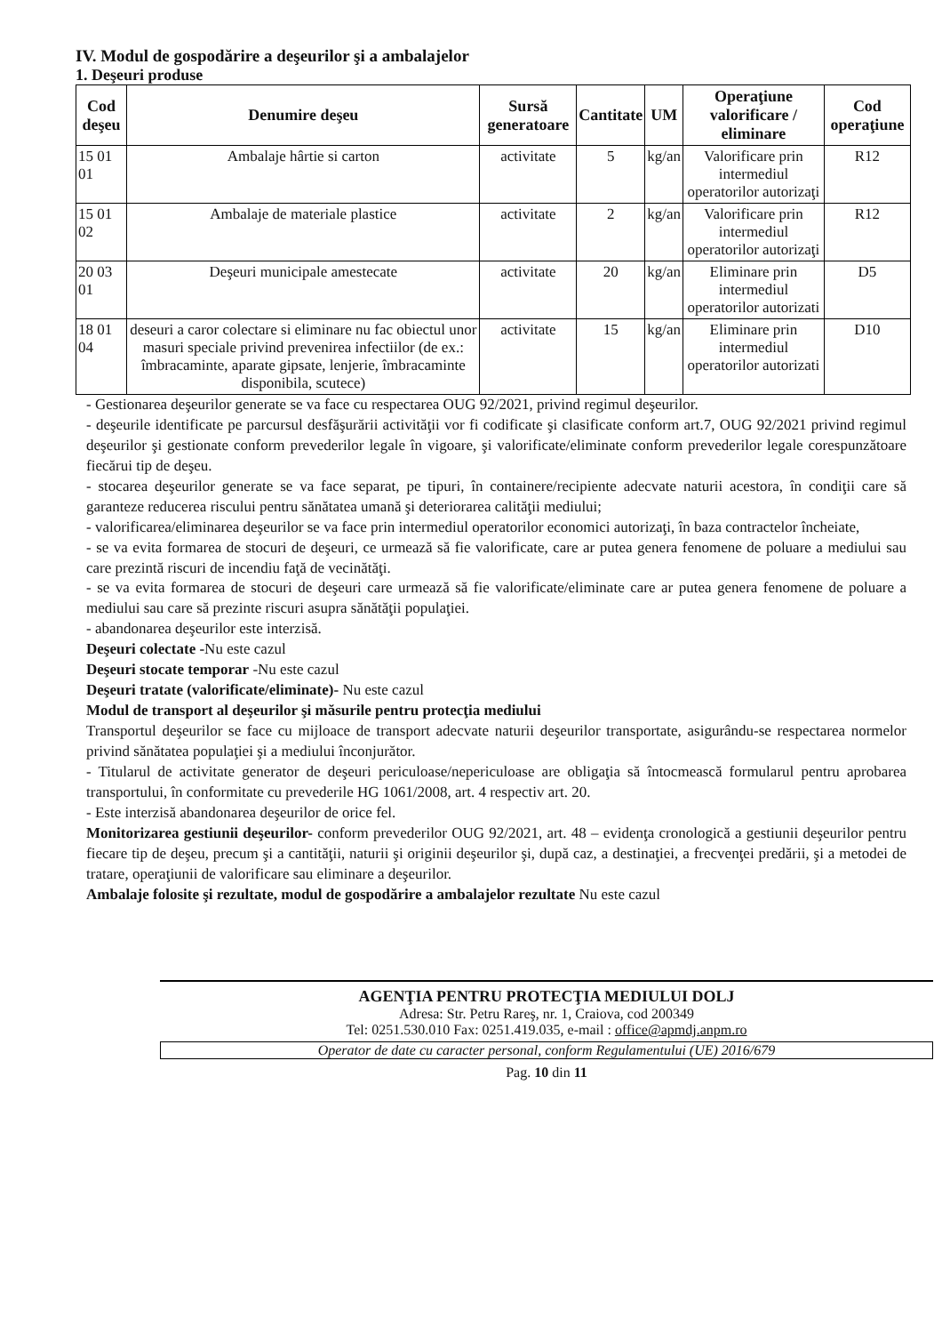IV. Modul de gospodărire a deşeurilor şi a ambalajelor
1. Deşeuri produse
| Cod deşeu | Denumire deşeu | Sursă generatoare | Cantitate | UM | Operaţiune valorificare / eliminare | Cod operaţiune |
| --- | --- | --- | --- | --- | --- | --- |
| 15 01 01 | Ambalaje hârtie si carton | activitate | 5 | kg/an | Valorificare prin intermediul operatorilor autorizaţi | R12 |
| 15 01 02 | Ambalaje de materiale plastice | activitate | 2 | kg/an | Valorificare prin intermediul operatorilor autorizaţi | R12 |
| 20 03 01 | Deşeuri municipale amestecate | activitate | 20 | kg/an | Eliminare prin intermediul operatorilor autorizati | D5 |
| 18 01 04 | deseuri a caror colectare si eliminare nu fac obiectul unor masuri speciale privind prevenirea infectiilor (de ex.: îmbracaminte, aparate gipsate, lenjerie, îmbracaminte disponibila, scutece) | activitate | 15 | kg/an | Eliminare prin intermediul operatorilor autorizati | D10 |
- Gestionarea deşeurilor generate se va face cu respectarea OUG 92/2021, privind regimul deşeurilor.
- deşeurile identificate pe parcursul desfăşurării activităţii vor fi codificate şi clasificate conform art.7, OUG 92/2021 privind regimul deşeurilor şi gestionate conform prevederilor legale în vigoare, şi valorificate/eliminate conform prevederilor legale corespunzătoare fiecărui tip de deşeu.
- stocarea deşeurilor generate se va face separat, pe tipuri, în containere/recipiente adecvate naturii acestora, în condiţii care să garanteze reducerea riscului pentru sănătatea umană şi deteriorarea calităţii mediului;
- valorificarea/eliminarea deşeurilor se va face prin intermediul operatorilor economici autorizaţi, în baza contractelor încheiate,
- se va evita formarea de stocuri de deşeuri, ce urmează să fie valorificate, care ar putea genera fenomene de poluare a mediului sau care prezintă riscuri de incendiu faţă de vecinătăţi.
- se va evita formarea de stocuri de deşeuri care urmează să fie valorificate/eliminate care ar putea genera fenomene de poluare a mediului sau care să prezinte riscuri asupra sănătăţii populaţiei.
- abandonarea deşeurilor este interzisă.
Deşeuri colectate -Nu este cazul
Deşeuri stocate temporar -Nu este cazul
Deşeuri tratate (valorificate/eliminate)- Nu este cazul
Modul de transport al deşeurilor şi măsurile pentru protecţia mediului
Transportul deşeurilor se face cu mijloace de transport adecvate naturii deşeurilor transportate, asigurându-se respectarea normelor privind sănătatea populaţiei şi a mediului înconjurător.
- Titularul de activitate generator de deşeuri periculoase/nepericuloase are obligaţia să întocmească formularul pentru aprobarea transportului, în conformitate cu prevederile HG 1061/2008, art. 4 respectiv art. 20.
- Este interzisă abandonarea deşeurilor de orice fel.
Monitorizarea gestiunii deşeurilor- conform prevederilor OUG 92/2021, art. 48 – evidenţa cronologică a gestiunii deşeurilor pentru fiecare tip de deşeu, precum şi a cantităţii, naturii şi originii deşeurilor şi, după caz, a destinaţiei, a frecvenţei predării, şi a metodei de tratare, operaţiunii de valorificare sau eliminare a deşeurilor.
Ambalaje folosite şi rezultate, modul de gospodărire a ambalajelor rezultate Nu este cazul
AGENŢIA PENTRU PROTECŢIA MEDIULUI DOLJ
Adresa: Str. Petru Rareş, nr. 1, Craiova, cod 200349
Tel: 0251.530.010 Fax: 0251.419.035, e-mail : office@apmdj.anpm.ro
Operator de date cu caracter personal, conform Regulamentului (UE) 2016/679
Pag. 10 din 11